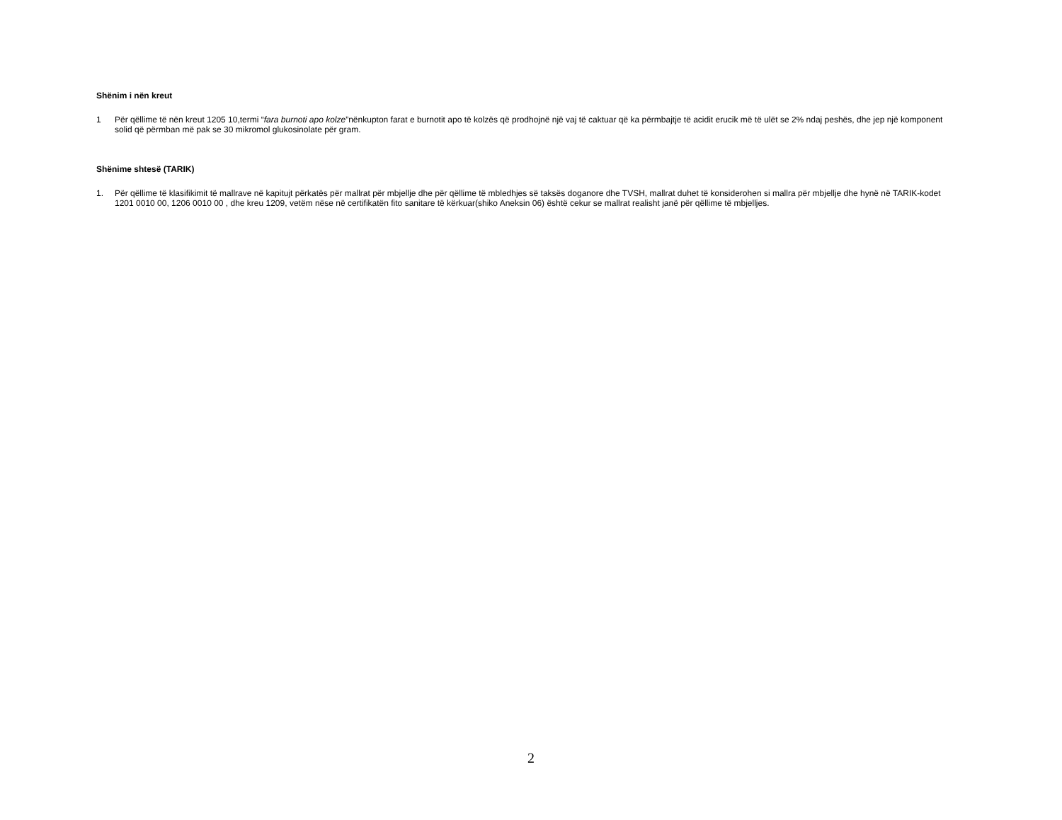Shënim i nën kreut
1 Për qëllime të nën kreut 1205 10,termi “fara burnoti apo kolze”nënkupton farat e burnotit apo të kolzës që prodhojnë një vaj të caktuar që ka përmbajtje të acidit erucik më të ulët se 2% ndaj peshës, dhe jep një komponent solid që përmban më pak se 30 mikromol glukosinolate për gram.
Shënime shtesë (TARIK)
1. Për qëllime të klasifikimit të mallrave në kapitujt përkatës për mallrat për mbjellje dhe për qëllime të mbledhjes së taksës doganore dhe TVSH, mallrat duhet të konsiderohen si mallra për mbjellje dhe hynë në TARIK-kodet 1201 0010 00, 1206 0010 00 , dhe kreu 1209, vetëm nëse në certifikatën fito sanitare të kërkuar(shiko Aneksin 06) është cekur se mallrat realisht janë për qëllime të mbjelljes.
2